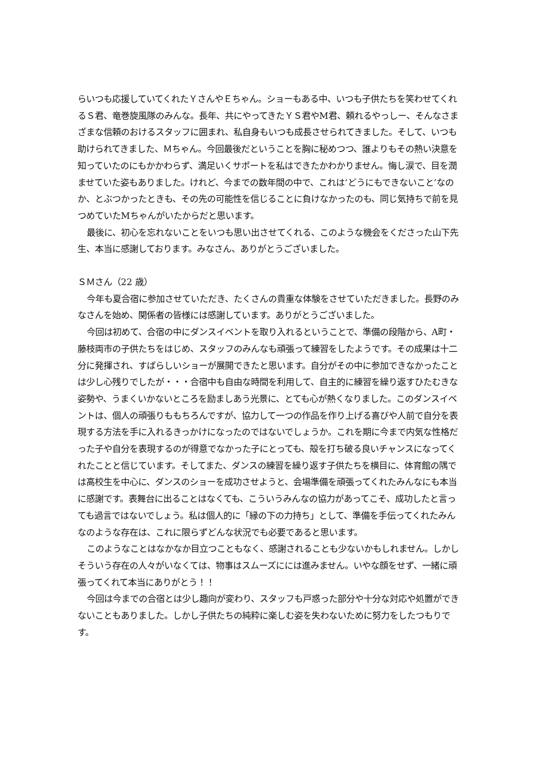らいつも応援していてくれたＹさんやＥちゃん。ショーもある中、いつも子供たちを笑わせてくれるＳ君、竜巻旋風隊のみんな。長年、共にやってきたＹＳ君やM君、頼れるやっしー、そんなさまざまな信頼のおけるスタッフに囲まれ、私自身もいつも成長させられてきました。そして、いつも助けられてきました、Ｍちゃん。今回最後だということを胸に秘めつつ、誰よりもその熱い決意を知っていたのにもかかわらず、満足いくサポートを私はできたかわかりません。悔し涙で、目を潤ませていた姿もありました。けれど、今までの数年間の中で、これは‘どうにもできないこと’なのか、とぶつかったときも、その先の可能性を信じることに負けなかったのも、同じ気持ちで前を見つめていたMちゃんがいたからだと思います。
最後に、初心を忘れないことをいつも思い出させてくれる、このような機会をくださった山下先生、本当に感謝しております。みなさん、ありがとうございました。
ＳＭさん（22 歳）
今年も夏合宿に参加させていただき、たくさんの貴重な体験をさせていただきました。長野のみなさんを始め、関係者の皆様には感謝しています。ありがとうございました。
今回は初めて、合宿の中にダンスイベントを取り入れるということで、準備の段階から、A町・藤枝両市の子供たちをはじめ、スタッフのみんなも頑張って練習をしたようです。その成果は十二分に発揮され、すばらしいショーが展開できたと思います。自分がその中に参加できなかったことは少し心残りでしたが・・・合宿中も自由な時間を利用して、自主的に練習を繰り返すひたむきな姿勢や、うまくいかないところを励ましあう光景に、とても心が熱くなりました。このダンスイベントは、個人の頑張りももちろんですが、協力して一つの作品を作り上げる喜びや人前で自分を表現する方法を手に入れるきっかけになったのではないでしょうか。これを期に今まで内気な性格だった子や自分を表現するのが得意でなかった子にとっても、殻を打ち破る良いチャンスになってくれたことと信じています。そしてまた、ダンスの練習を繰り返す子供たちを横目に、体育館の隅では高校生を中心に、ダンスのショーを成功させようと、会場準備を頑張ってくれたみんなにも本当に感謝です。表舞台に出ることはなくても、こういうみんなの協力があってこそ、成功したと言っても過言ではないでしょう。私は個人的に「縁の下の力持ち」として、準備を手伝ってくれたみんなのような存在は、これに限らずどんな状況でも必要であると思います。
このようなことはなかなか目立つこともなく、感謝されることも少ないかもしれません。しかしそういう存在の人々がいなくては、物事はスムーズにには進みません。いやな顔をせず、一緒に頑張ってくれて本当にありがとう！！
今回は今までの合宿とは少し趣向が変わり、スタッフも戸惑った部分や十分な対応や処置ができないこともありました。しかし子供たちの純粋に楽しむ姿を失わないために努力をしたつもりです。